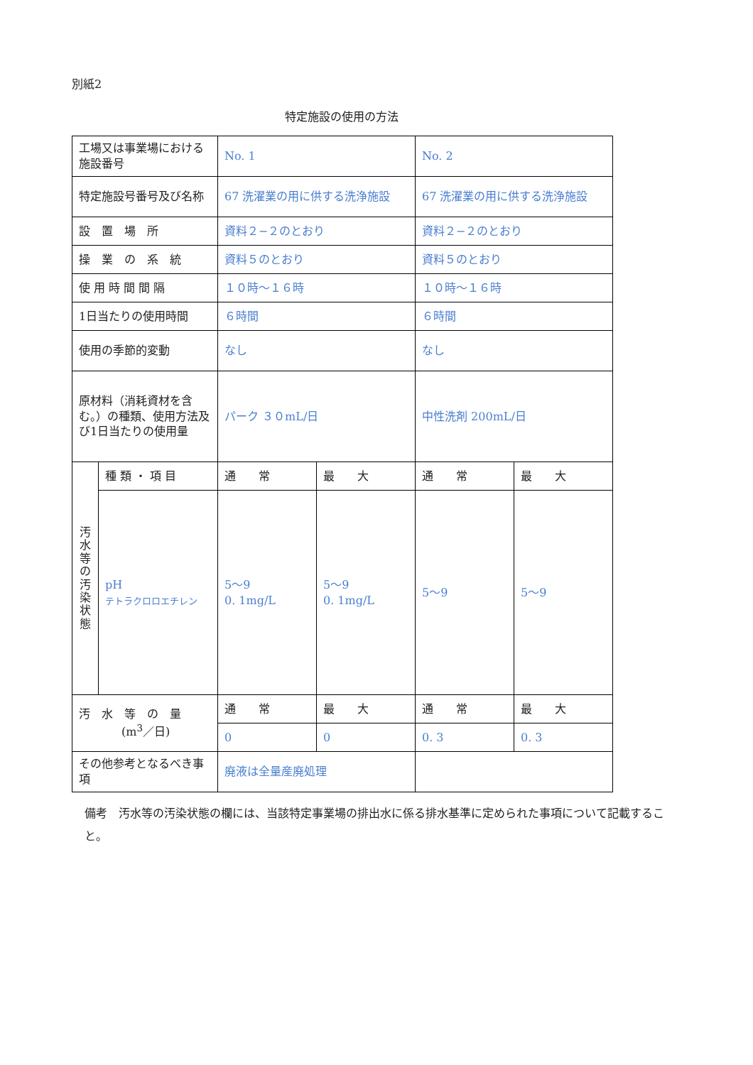別紙2
特定施設の使用の方法
| 工場又は事業場における施設番号 | | No. 1 | | No. 2 | |
| 特定施設号番号及び名称 | | 67 洗濯業の用に供する洗浄施設 | | 67 洗濯業の用に供する洗浄施設 | |
| 設 置 場 所 | | 資料２−２のとおり | | 資料２−２のとおり | |
| 操 業 の 系 統 | | 資料５のとおり | | 資料５のとおり | |
| 使 用 時 間 間 隔 | | １０時〜１６時 | | １０時〜１６時 | |
| 1日当たりの使用時間 | | ６時間 | | ６時間 | |
| 使用の季節的変動 | | なし | | なし | |
| 原材料（消耗資材を含む。）の種類、使用方法及び1日当たりの使用量 | | パーク ３０mL/日 | | 中性洗剤 200mL/日 | |
| 汚 水 等 の 汚 染 状 態 | 種 類 ・ 項 目 | 通 常 | 最 大 | 通 常 | 最 大 |
| | pH テトラクロロエチレン | 5〜9 0. 1mg/L | 5〜9 0. 1mg/L | 5〜9 | 5〜9 |
| 汚 水 等 の 量 (m<sup>3</sup>／日) | | 通 常 | 最 大 | 通 常 | 最 大 |
| | | 0 | 0 | 0. 3 | 0. 3 |
| その他参考となるべき事項 | | 廃液は全量産廃処理 | | | |
備考　汚水等の汚染状態の欄には、当該特定事業場の排出水に係る排水基準に定められた事項について記載すること。